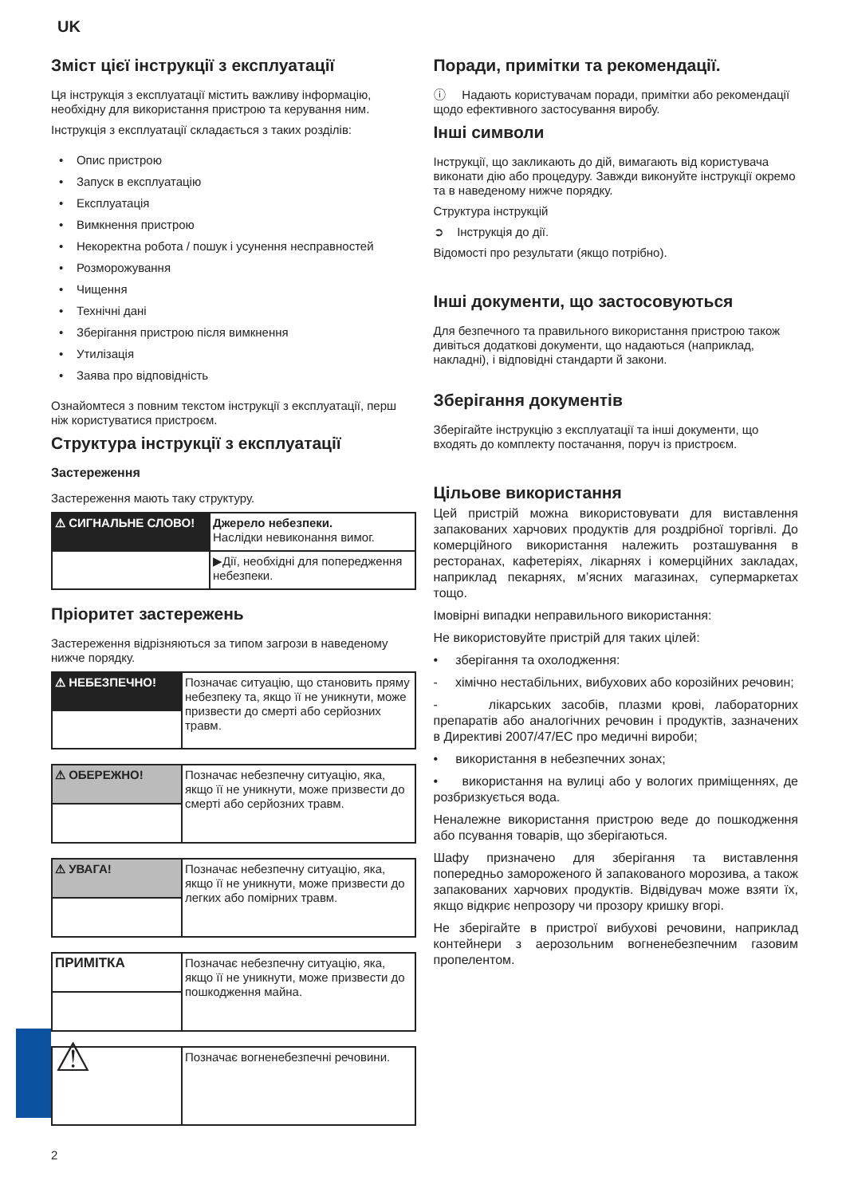UK
Зміст цієї інструкції з експлуатації
Ця інструкція з експлуатації містить важливу інформацію, необхідну для використання пристрою та керування ним.
Інструкція з експлуатації складається з таких розділів:
• Опис пристрою
• Запуск в експлуатацію
• Експлуатація
• Вимкнення пристрою
• Некоректна робота / пошук і усунення несправностей
• Розморожування
• Чищення
• Технічні дані
• Зберігання пристрою після вимкнення
• Утилізація
• Заява про відповідність
Ознайомтеся з повним текстом інструкції з експлуатації, перш ніж користуватися пристроєм.
Структура інструкції з експлуатації
Застереження
Застереження мають таку структуру.
| ⚠ СИГНАЛЬНЕ СЛОВО! | Джерело небезпеки. Наслідки невиконання вимог. |
| | ▶Дії, необхідні для попередження небезпеки. |
Пріоритет застережень
Застереження відрізняються за типом загрози в наведеному нижче порядку.
| ⚠ НЕБЕЗПЕЧНО! | Позначає ситуацію, що становить пряму небезпеку та, якщо її не уникнути, може призвести до смерті або серйозних травм. |
| ⚠ ОБЕРЕЖНО! | Позначає небезпечну ситуацію, яка, якщо її не уникнути, може призвести до смерті або серйозних травм. |
| ⚠ УВАГА! | Позначає небезпечну ситуацію, яка, якщо її не уникнути, може призвести до легких або помірних травм. |
| ПРИМІТКА | Позначає небезпечну ситуацію, яка, якщо її не уникнути, може призвести до пошкодження майна. |
| ⚠ | Позначає вогненебезпечні речовини. |
Поради, примітки та рекомендації.
ⓘ Надають користувачам поради, примітки або рекомендації щодо ефективного застосування виробу.
Інші символи
Інструкції, що закликають до дій, вимагають від користувача виконати дію або процедуру. Завжди виконуйте інструкції окремо та в наведеному нижче порядку.
Структура інструкцій
➲ Інструкція до дії.
Відомості про результати (якщо потрібно).
Інші документи, що застосовуються
Для безпечного та правильного використання пристрою також дивіться додаткові документи, що надаються (наприклад, накладні), і відповідні стандарти й закони.
Зберігання документів
Зберігайте інструкцію з експлуатації та інші документи, що входять до комплекту постачання, поруч із пристроєм.
Цільове використання
Цей пристрій можна використовувати для виставлення запакованих харчових продуктів для роздрібної торгівлі. До комерційного використання належить розташування в ресторанах, кафетеріях, лікарнях і комерційних закладах, наприклад пекарнях, м’ясних магазинах, супермаркетах тощо.
Імовірні випадки неправильного використання:
Не використовуйте пристрій для таких цілей:
• зберігання та охолодження:
- хімічно нестабільних, вибухових або корозійних речовин;
- лікарських засобів, плазми крові, лабораторних препаратів або аналогічних речовин і продуктів, зазначених в Директиві 2007/47/ЕС про медичні вироби;
• використання в небезпечних зонах;
• використання на вулиці або у вологих приміщеннях, де розбризкується вода.
Неналежне використання пристрою веде до пошкодження або псування товарів, що зберігаються.
Шафу призначено для зберігання та виставлення попередньо замороженого й запакованого морозива, а також запакованих харчових продуктів. Відвідувач може взяти їх, якщо відкриє непрозору чи прозору кришку вгорі.
Не зберігайте в пристрої вибухові речовини, наприклад контейнери з аерозольним вогненебезпечним газовим пропелентом.
2